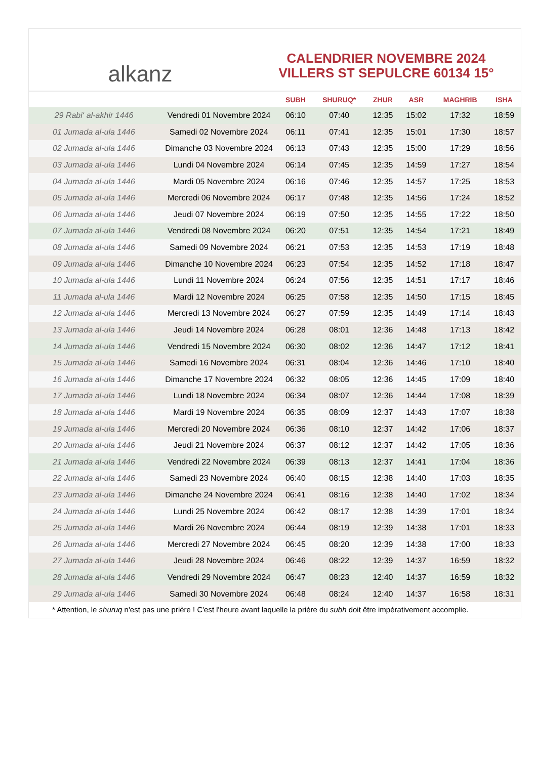alkanz
CALENDRIER NOVEMBRE 2024
VILLERS ST SEPULCRE 60134 15°
| | | SUBH | SHURUQ* | ZHUR | ASR | MAGHRIB | ISHA |
| --- | --- | --- | --- | --- | --- | --- | --- |
| 29 Rabi‘ al-akhir 1446 | Vendredi 01 Novembre 2024 | 06:10 | 07:40 | 12:35 | 15:02 | 17:32 | 18:59 |
| 01 Jumada al-ula 1446 | Samedi 02 Novembre 2024 | 06:11 | 07:41 | 12:35 | 15:01 | 17:30 | 18:57 |
| 02 Jumada al-ula 1446 | Dimanche 03 Novembre 2024 | 06:13 | 07:43 | 12:35 | 15:00 | 17:29 | 18:56 |
| 03 Jumada al-ula 1446 | Lundi 04 Novembre 2024 | 06:14 | 07:45 | 12:35 | 14:59 | 17:27 | 18:54 |
| 04 Jumada al-ula 1446 | Mardi 05 Novembre 2024 | 06:16 | 07:46 | 12:35 | 14:57 | 17:25 | 18:53 |
| 05 Jumada al-ula 1446 | Mercredi 06 Novembre 2024 | 06:17 | 07:48 | 12:35 | 14:56 | 17:24 | 18:52 |
| 06 Jumada al-ula 1446 | Jeudi 07 Novembre 2024 | 06:19 | 07:50 | 12:35 | 14:55 | 17:22 | 18:50 |
| 07 Jumada al-ula 1446 | Vendredi 08 Novembre 2024 | 06:20 | 07:51 | 12:35 | 14:54 | 17:21 | 18:49 |
| 08 Jumada al-ula 1446 | Samedi 09 Novembre 2024 | 06:21 | 07:53 | 12:35 | 14:53 | 17:19 | 18:48 |
| 09 Jumada al-ula 1446 | Dimanche 10 Novembre 2024 | 06:23 | 07:54 | 12:35 | 14:52 | 17:18 | 18:47 |
| 10 Jumada al-ula 1446 | Lundi 11 Novembre 2024 | 06:24 | 07:56 | 12:35 | 14:51 | 17:17 | 18:46 |
| 11 Jumada al-ula 1446 | Mardi 12 Novembre 2024 | 06:25 | 07:58 | 12:35 | 14:50 | 17:15 | 18:45 |
| 12 Jumada al-ula 1446 | Mercredi 13 Novembre 2024 | 06:27 | 07:59 | 12:35 | 14:49 | 17:14 | 18:43 |
| 13 Jumada al-ula 1446 | Jeudi 14 Novembre 2024 | 06:28 | 08:01 | 12:36 | 14:48 | 17:13 | 18:42 |
| 14 Jumada al-ula 1446 | Vendredi 15 Novembre 2024 | 06:30 | 08:02 | 12:36 | 14:47 | 17:12 | 18:41 |
| 15 Jumada al-ula 1446 | Samedi 16 Novembre 2024 | 06:31 | 08:04 | 12:36 | 14:46 | 17:10 | 18:40 |
| 16 Jumada al-ula 1446 | Dimanche 17 Novembre 2024 | 06:32 | 08:05 | 12:36 | 14:45 | 17:09 | 18:40 |
| 17 Jumada al-ula 1446 | Lundi 18 Novembre 2024 | 06:34 | 08:07 | 12:36 | 14:44 | 17:08 | 18:39 |
| 18 Jumada al-ula 1446 | Mardi 19 Novembre 2024 | 06:35 | 08:09 | 12:37 | 14:43 | 17:07 | 18:38 |
| 19 Jumada al-ula 1446 | Mercredi 20 Novembre 2024 | 06:36 | 08:10 | 12:37 | 14:42 | 17:06 | 18:37 |
| 20 Jumada al-ula 1446 | Jeudi 21 Novembre 2024 | 06:37 | 08:12 | 12:37 | 14:42 | 17:05 | 18:36 |
| 21 Jumada al-ula 1446 | Vendredi 22 Novembre 2024 | 06:39 | 08:13 | 12:37 | 14:41 | 17:04 | 18:36 |
| 22 Jumada al-ula 1446 | Samedi 23 Novembre 2024 | 06:40 | 08:15 | 12:38 | 14:40 | 17:03 | 18:35 |
| 23 Jumada al-ula 1446 | Dimanche 24 Novembre 2024 | 06:41 | 08:16 | 12:38 | 14:40 | 17:02 | 18:34 |
| 24 Jumada al-ula 1446 | Lundi 25 Novembre 2024 | 06:42 | 08:17 | 12:38 | 14:39 | 17:01 | 18:34 |
| 25 Jumada al-ula 1446 | Mardi 26 Novembre 2024 | 06:44 | 08:19 | 12:39 | 14:38 | 17:01 | 18:33 |
| 26 Jumada al-ula 1446 | Mercredi 27 Novembre 2024 | 06:45 | 08:20 | 12:39 | 14:38 | 17:00 | 18:33 |
| 27 Jumada al-ula 1446 | Jeudi 28 Novembre 2024 | 06:46 | 08:22 | 12:39 | 14:37 | 16:59 | 18:32 |
| 28 Jumada al-ula 1446 | Vendredi 29 Novembre 2024 | 06:47 | 08:23 | 12:40 | 14:37 | 16:59 | 18:32 |
| 29 Jumada al-ula 1446 | Samedi 30 Novembre 2024 | 06:48 | 08:24 | 12:40 | 14:37 | 16:58 | 18:31 |
* Attention, le shuruq n'est pas une prière ! C'est l'heure avant laquelle la prière du subh doit être impérativement accomplie.